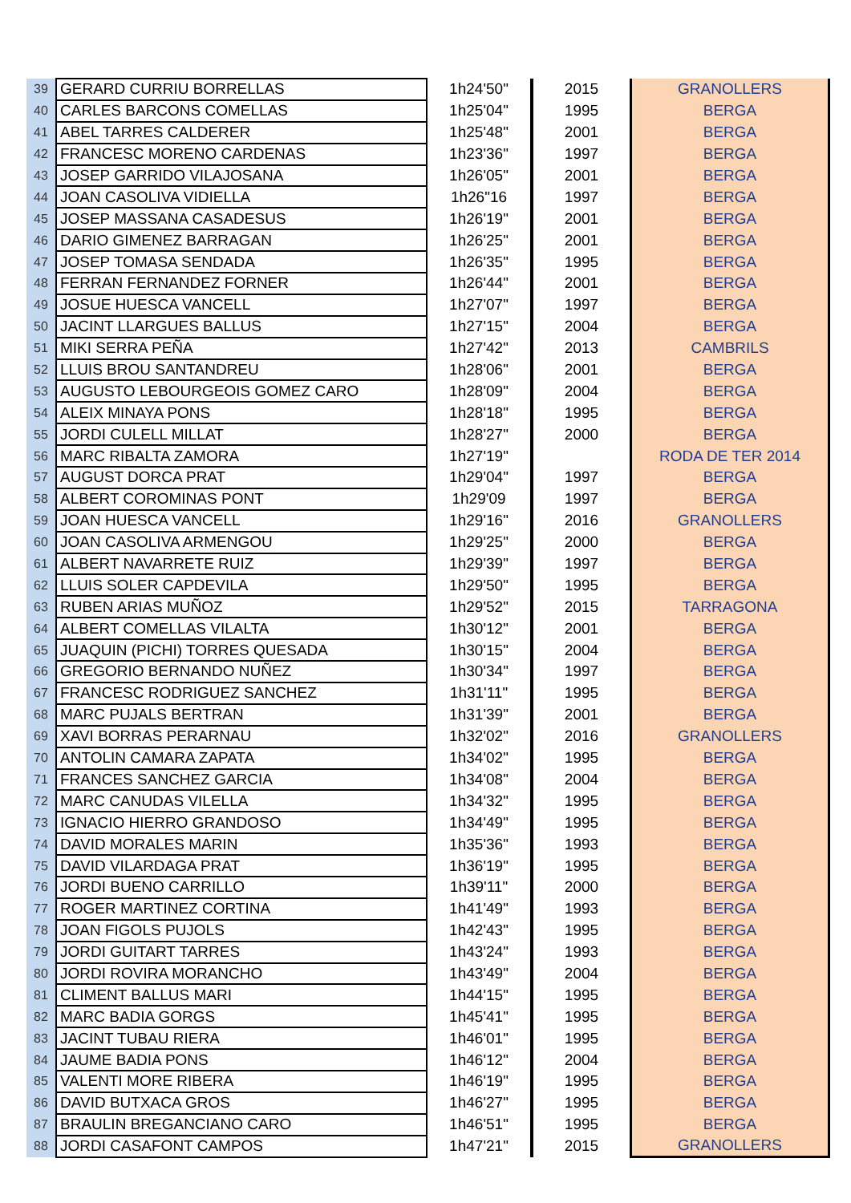| 39 | GERARD CURRIU BORRELLAS | 1h24'50" | 2015 | GRANOLLERS |
| 40 | CARLES BARCONS COMELLAS | 1h25'04" | 1995 | BERGA |
| 41 | ABEL TARRES CALDERER | 1h25'48" | 2001 | BERGA |
| 42 | FRANCESC MORENO CARDENAS | 1h23'36" | 1997 | BERGA |
| 43 | JOSEP GARRIDO VILAJOSANA | 1h26'05" | 2001 | BERGA |
| 44 | JOAN CASOLIVA VIDIELLA | 1h26"16 | 1997 | BERGA |
| 45 | JOSEP MASSANA CASADESUS | 1h26'19" | 2001 | BERGA |
| 46 | DARIO GIMENEZ BARRAGAN | 1h26'25" | 2001 | BERGA |
| 47 | JOSEP TOMASA SENDADA | 1h26'35" | 1995 | BERGA |
| 48 | FERRAN FERNANDEZ FORNER | 1h26'44" | 2001 | BERGA |
| 49 | JOSUE HUESCA VANCELL | 1h27'07" | 1997 | BERGA |
| 50 | JACINT LLARGUES BALLUS | 1h27'15" | 2004 | BERGA |
| 51 | MIKI SERRA PEÑA | 1h27'42" | 2013 | CAMBRILS |
| 52 | LLUIS BROU SANTANDREU | 1h28'06" | 2001 | BERGA |
| 53 | AUGUSTO LEBOURGEOIS GOMEZ CARO | 1h28'09" | 2004 | BERGA |
| 54 | ALEIX MINAYA PONS | 1h28'18" | 1995 | BERGA |
| 55 | JORDI CULELL MILLAT | 1h28'27" | 2000 | BERGA |
| 56 | MARC RIBALTA ZAMORA | 1h27'19" | | RODA DE TER 2014 |
| 57 | AUGUST DORCA PRAT | 1h29'04" | 1997 | BERGA |
| 58 | ALBERT COROMINAS PONT | 1h29'09 | 1997 | BERGA |
| 59 | JOAN HUESCA VANCELL | 1h29'16" | 2016 | GRANOLLERS |
| 60 | JOAN CASOLIVA ARMENGOU | 1h29'25" | 2000 | BERGA |
| 61 | ALBERT NAVARRETE RUIZ | 1h29'39" | 1997 | BERGA |
| 62 | LLUIS SOLER CAPDEVILA | 1h29'50" | 1995 | BERGA |
| 63 | RUBEN ARIAS MUÑOZ | 1h29'52" | 2015 | TARRAGONA |
| 64 | ALBERT COMELLAS VILALTA | 1h30'12" | 2001 | BERGA |
| 65 | JUAQUIN (PICHI) TORRES QUESADA | 1h30'15" | 2004 | BERGA |
| 66 | GREGORIO BERNANDO NUÑEZ | 1h30'34" | 1997 | BERGA |
| 67 | FRANCESC RODRIGUEZ SANCHEZ | 1h31'11" | 1995 | BERGA |
| 68 | MARC PUJALS BERTRAN | 1h31'39" | 2001 | BERGA |
| 69 | XAVI BORRAS PERARNAU | 1h32'02" | 2016 | GRANOLLERS |
| 70 | ANTOLIN CAMARA ZAPATA | 1h34'02" | 1995 | BERGA |
| 71 | FRANCES SANCHEZ GARCIA | 1h34'08" | 2004 | BERGA |
| 72 | MARC CANUDAS VILELLA | 1h34'32" | 1995 | BERGA |
| 73 | IGNACIO HIERRO GRANDOSO | 1h34'49" | 1995 | BERGA |
| 74 | DAVID MORALES MARIN | 1h35'36" | 1993 | BERGA |
| 75 | DAVID VILARDAGA PRAT | 1h36'19" | 1995 | BERGA |
| 76 | JORDI BUENO CARRILLO | 1h39'11" | 2000 | BERGA |
| 77 | ROGER MARTINEZ CORTINA | 1h41'49" | 1993 | BERGA |
| 78 | JOAN FIGOLS PUJOLS | 1h42'43" | 1995 | BERGA |
| 79 | JORDI GUITART TARRES | 1h43'24" | 1993 | BERGA |
| 80 | JORDI ROVIRA MORANCHO | 1h43'49" | 2004 | BERGA |
| 81 | CLIMENT BALLUS MARI | 1h44'15" | 1995 | BERGA |
| 82 | MARC BADIA GORGS | 1h45'41" | 1995 | BERGA |
| 83 | JACINT TUBAU RIERA | 1h46'01" | 1995 | BERGA |
| 84 | JAUME BADIA PONS | 1h46'12" | 2004 | BERGA |
| 85 | VALENTI MORE RIBERA | 1h46'19" | 1995 | BERGA |
| 86 | DAVID BUTXACA GROS | 1h46'27" | 1995 | BERGA |
| 87 | BRAULIN BREGANCIANO CARO | 1h46'51" | 1995 | BERGA |
| 88 | JORDI CASAFONT CAMPOS | 1h47'21" | 2015 | GRANOLLERS |